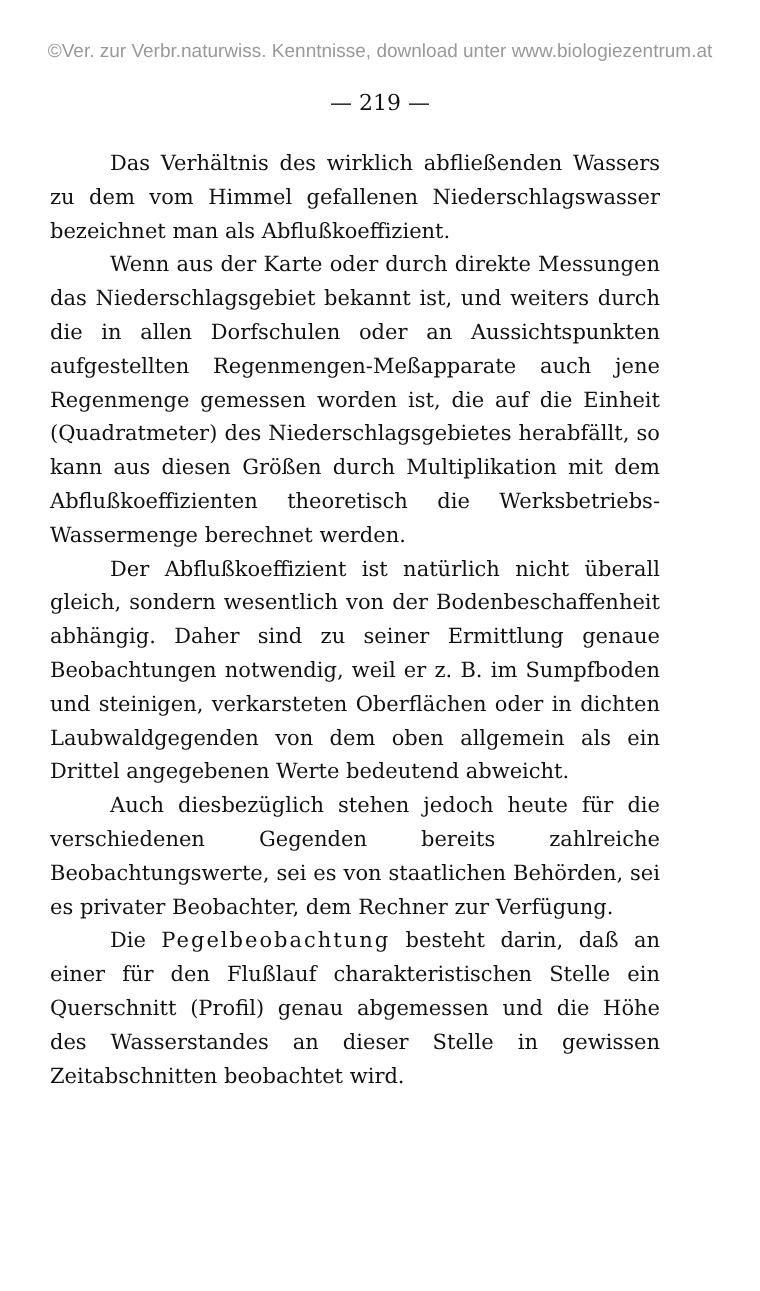©Ver. zur Verbr.naturwiss. Kenntnisse, download unter www.biologiezentrum.at
— 219 —
Das Verhältnis des wirklich abfließenden Wassers zu dem vom Himmel gefallenen Niederschlagswasser bezeichnet man als Abflußkoeffizient.
Wenn aus der Karte oder durch direkte Messungen das Niederschlagsgebiet bekannt ist, und weiters durch die in allen Dorfschulen oder an Aussichtspunkten aufgestellten Regenmengen-Meßapparate auch jene Regenmenge gemessen worden ist, die auf die Einheit (Quadratmeter) des Niederschlagsgebietes herabfällt, so kann aus diesen Größen durch Multiplikation mit dem Abflußkoeffizienten theoretisch die Werksbetriebs-Wassermenge berechnet werden.
Der Abflußkoeffizient ist natürlich nicht überall gleich, sondern wesentlich von der Bodenbeschaffenheit abhängig. Daher sind zu seiner Ermittlung genaue Beobachtungen notwendig, weil er z. B. im Sumpfboden und steinigen, verkarsteten Oberflächen oder in dichten Laubwaldgegenden von dem oben allgemein als ein Drittel angegebenen Werte bedeutend abweicht.
Auch diesbezüglich stehen jedoch heute für die verschiedenen Gegenden bereits zahlreiche Beobachtungswerte, sei es von staatlichen Behörden, sei es privater Beobachter, dem Rechner zur Verfügung.
Die Pegelbeobachtung besteht darin, daß an einer für den Flußlauf charakteristischen Stelle ein Querschnitt (Profil) genau abgemessen und die Höhe des Wasserstandes an dieser Stelle in gewissen Zeitabschnitten beobachtet wird.